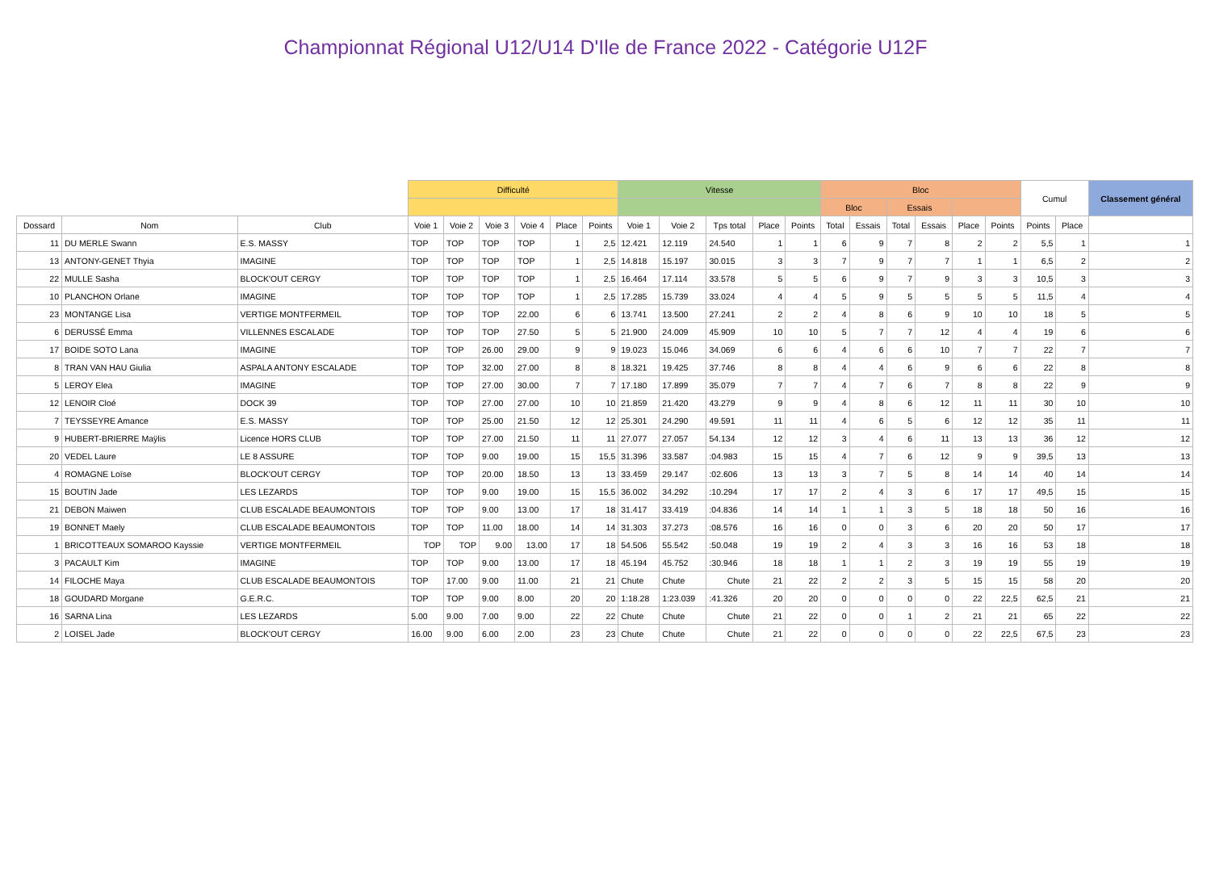Championnat Régional U12/U14 D'Ile de France 2022 - Catégorie U12F
| | | | Difficulté | | | | | | Vitesse | | | | | Bloc | | | | | | Cumul | | Classement général |
| --- | --- | --- | --- | --- | --- | --- | --- | --- | --- | --- | --- | --- | --- | --- | --- | --- | --- | --- | --- | --- | --- | --- |
| | | | | | | | | | | | | | | Bloc | | Essais | | | | | | |
| Dossard | Nom | Club | Voie 1 | Voie 2 | Voie 3 | Voie 4 | Place | Points | Voie 1 | Voie 2 | Tps total | Place | Points | Total | Essais | Total | Essais | Place | Points | Points | Place | |
| 11 | DU MERLE Swann | E.S. MASSY | TOP | TOP | TOP | TOP | 1 | 2,5 | 12.421 | 12.119 | 24.540 | 1 | 1 | 6 | 9 | 7 | 8 | 2 | 2 | 5,5 | 1 | 1 |
| 13 | ANTONY-GENET Thyia | IMAGINE | TOP | TOP | TOP | TOP | 1 | 2,5 | 14.818 | 15.197 | 30.015 | 3 | 3 | 7 | 9 | 7 | 7 | 1 | 1 | 6,5 | 2 | 2 |
| 22 | MULLE Sasha | BLOCK'OUT CERGY | TOP | TOP | TOP | TOP | 1 | 2,5 | 16.464 | 17.114 | 33.578 | 5 | 5 | 6 | 9 | 7 | 9 | 3 | 3 | 10,5 | 3 | 3 |
| 10 | PLANCHON Orlane | IMAGINE | TOP | TOP | TOP | TOP | 1 | 2,5 | 17.285 | 15.739 | 33.024 | 4 | 4 | 5 | 9 | 5 | 5 | 5 | 5 | 11,5 | 4 | 4 |
| 23 | MONTANGE Lisa | VERTIGE MONTFERMEIL | TOP | TOP | TOP | 22.00 | 6 | 6 | 13.741 | 13.500 | 27.241 | 2 | 2 | 4 | 8 | 6 | 9 | 10 | 10 | 18 | 5 | 5 |
| 6 | DERUSSÉ Emma | VILLENNES ESCALADE | TOP | TOP | TOP | 27.50 | 5 | 5 | 21.900 | 24.009 | 45.909 | 10 | 10 | 5 | 7 | 7 | 12 | 4 | 4 | 19 | 6 | 6 |
| 17 | BOIDE SOTO Lana | IMAGINE | TOP | TOP | 26.00 | 29.00 | 9 | 9 | 19.023 | 15.046 | 34.069 | 6 | 6 | 4 | 6 | 6 | 10 | 7 | 7 | 22 | 7 | 7 |
| 8 | TRAN VAN HAU Giulia | ASPALA ANTONY ESCALADE | TOP | TOP | 32.00 | 27.00 | 8 | 8 | 18.321 | 19.425 | 37.746 | 8 | 8 | 4 | 4 | 6 | 9 | 6 | 6 | 22 | 8 | 8 |
| 5 | LEROY Elea | IMAGINE | TOP | TOP | 27.00 | 30.00 | 7 | 7 | 17.180 | 17.899 | 35.079 | 7 | 7 | 4 | 7 | 6 | 7 | 8 | 8 | 22 | 9 | 9 |
| 12 | LENOIR Cloé | DOCK 39 | TOP | TOP | 27.00 | 27.00 | 10 | 10 | 21.859 | 21.420 | 43.279 | 9 | 9 | 4 | 8 | 6 | 12 | 11 | 11 | 30 | 10 | 10 |
| 7 | TEYSSEYRE Amance | E.S. MASSY | TOP | TOP | 25.00 | 21.50 | 12 | 12 | 25.301 | 24.290 | 49.591 | 11 | 11 | 4 | 6 | 5 | 6 | 12 | 12 | 35 | 11 | 11 |
| 9 | HUBERT-BRIERRE Maÿlis | Licence HORS CLUB | TOP | TOP | 27.00 | 21.50 | 11 | 11 | 27.077 | 27.057 | 54.134 | 12 | 12 | 3 | 4 | 6 | 11 | 13 | 13 | 36 | 12 | 12 |
| 20 | VEDEL Laure | LE 8 ASSURE | TOP | TOP | 9.00 | 19.00 | 15 | 15,5 | 31.396 | 33.587 | :04.983 | 15 | 15 | 4 | 7 | 6 | 12 | 9 | 9 | 39,5 | 13 | 13 |
| 4 | ROMAGNE Loïse | BLOCK'OUT CERGY | TOP | TOP | 20.00 | 18.50 | 13 | 13 | 33.459 | 29.147 | :02.606 | 13 | 13 | 3 | 7 | 5 | 8 | 14 | 14 | 40 | 14 | 14 |
| 15 | BOUTIN Jade | LES LEZARDS | TOP | TOP | 9.00 | 19.00 | 15 | 15,5 | 36.002 | 34.292 | :10.294 | 17 | 17 | 2 | 4 | 3 | 6 | 17 | 17 | 49,5 | 15 | 15 |
| 21 | DEBON Maiwen | CLUB ESCALADE BEAUMONTOIS | TOP | TOP | 9.00 | 13.00 | 17 | 18 | 31.417 | 33.419 | :04.836 | 14 | 14 | 1 | 1 | 3 | 5 | 18 | 18 | 50 | 16 | 16 |
| 19 | BONNET Maely | CLUB ESCALADE BEAUMONTOIS | TOP | TOP | 11.00 | 18.00 | 14 | 14 | 31.303 | 37.273 | :08.576 | 16 | 16 | 0 | 0 | 3 | 6 | 20 | 20 | 50 | 17 | 17 |
| 1 | BRICOTTEAUX SOMAROO Kayssie | VERTIGE MONTFERMEIL | TOP | TOP | 9.00 | 13.00 | 17 | 18 | 54.506 | 55.542 | :50.048 | 19 | 19 | 2 | 4 | 3 | 3 | 16 | 16 | 53 | 18 | 18 |
| 3 | PACAULT Kim | IMAGINE | TOP | TOP | 9.00 | 13.00 | 17 | 18 | 45.194 | 45.752 | :30.946 | 18 | 18 | 1 | 1 | 2 | 3 | 19 | 19 | 55 | 19 | 19 |
| 14 | FILOCHE Maya | CLUB ESCALADE BEAUMONTOIS | TOP | 17.00 | 9.00 | 11.00 | 21 | 21 | Chute | Chute | Chute | 21 | 22 | 2 | 2 | 3 | 5 | 15 | 15 | 58 | 20 | 20 |
| 18 | GOUDARD Morgane | G.E.R.C. | TOP | TOP | 9.00 | 8.00 | 20 | 20 | 1:18.28 | 1:23.039 | :41.326 | 20 | 20 | 0 | 0 | 0 | 0 | 22 | 22,5 | 62,5 | 21 | 21 |
| 16 | SARNA Lina | LES LEZARDS | 5.00 | 9.00 | 7.00 | 9.00 | 22 | 22 | Chute | Chute | Chute | 21 | 22 | 0 | 0 | 1 | 2 | 21 | 21 | 65 | 22 | 22 |
| 2 | LOISEL Jade | BLOCK'OUT CERGY | 16.00 | 9.00 | 6.00 | 2.00 | 23 | 23 | Chute | Chute | Chute | 21 | 22 | 0 | 0 | 0 | 0 | 22 | 22,5 | 67,5 | 23 | 23 |